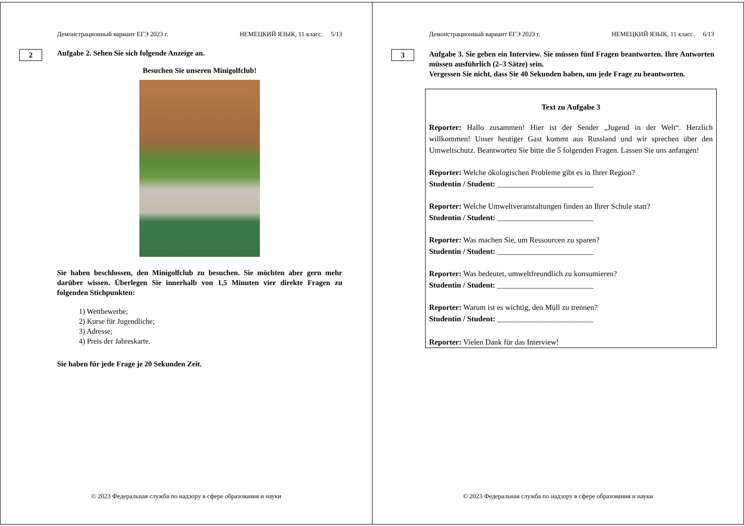Демонстрационный вариант ЕГЭ 2023 г. НЕМЕЦКИЙ ЯЗЫК, 11 класс. 5/13
2
Aufgabe 2. Sehen Sie sich folgende Anzeige an.
Besuchen Sie unseren Minigolfclub!
Sie haben beschlossen, den Minigolfclub zu besuchen. Sie möchten aber gern mehr darüber wissen. Überlegen Sie innerhalb von 1,5 Minuten vier direkte Fragen zu folgenden Stichpunkten:
1) Wettbewerbe;
2) Kurse für Jugendliche;
3) Adresse;
4) Preis der Jahreskarte.
Sie haben für jede Frage je 20 Sekunden Zeit.
© 2023 Федеральная служба по надзору в сфере образования и науки
Демонстрационный вариант ЕГЭ 2023 г. НЕМЕЦКИЙ ЯЗЫК, 11 класс. 6/13
3
Aufgabe 3. Sie geben ein Interview. Sie müssen fünf Fragen beantworten. Ihre Antworten müssen ausführlich (2–3 Sätze) sein.
Vergessen Sie nicht, dass Sie 40 Sekunden haben, um jede Frage zu beantworten.
Text zu Aufgabe 3
Reporter: Hallo zusammen! Hier ist der Sender „Jugend in der Welt“. Herzlich willkommen! Unser heutiger Gast kommt aus Russland und wir sprechen über den Umweltschutz. Beantworten Sie bitte die 5 folgenden Fragen. Lassen Sie uns anfangen!
Reporter: Welche ökologischen Probleme gibt es in Ihrer Region?
Studentin / Student: _________________________
Reporter: Welche Umweltveranstaltungen finden an Ihrer Schule statt?
Studentin / Student: _________________________
Reporter: Was machen Sie, um Ressourcen zu sparen?
Studentin / Student: _________________________
Reporter: Was bedeutet, umweltfreundlich zu konsumieren?
Studentin / Student: _________________________
Reporter: Warum ist es wichtig, den Müll zu trennen?
Studentin / Student: _________________________
Reporter: Vielen Dank für das Interview!
© 2023 Федеральная служба по надзору в сфере образования и науки